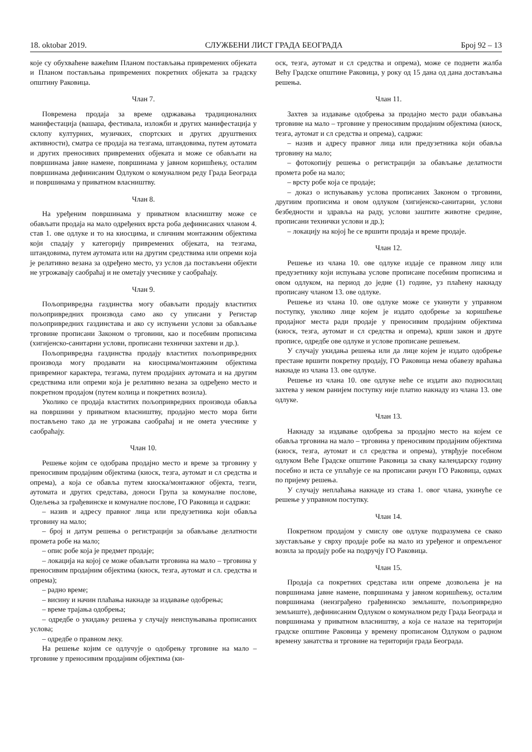18. oktobar 2019. СЛУЖБЕНИ ЛИСТ ГРАДА БЕОГРАДА Број 92 – 13
које су обухваћене важећим Планом постављања привремених објеката и Планом постављања привремених покретних објеката за градску општину Раковица.
Члан 7.
Повремена продаја за време одржавања традиционалних манифестација (вашара, фестивала, изложби и других манифестација у склопу културних, музичких, спортских и других друштвених активности), сматра се продаја на тезгама, штандовима, путем аутомата и других преносивих привремених објеката и може се обављати на површинама јавне намене, површинама у јавном коришћењу, осталим површинама дефинисаним Одлуком о комуналном реду Града Београда и површинама у приватном власништву.
Члан 8.
На уређеним површинама у приватном власништву може се обављати продаја на мало одређених врста роба дефинисаних чланом 4. став 1. ове одлуке и то на киосцима, и сличним монтажним објектима који спадају у категорију привремених објеката, на тезгама, штандовима, путем аутомата или на другим средствима или опреми која је релативно везана за одређено место, уз услов да постављени објекти не угрожавају саобраћај и не ометају учеснике у саобраћају.
Члан 9.
Пољопривредна газдинства могу обављати продају властитих пољопривредних производа само ако су уписани у Регистар пољопривредних газдинстава и ако су испуњени услови за обављање трговине прописани Законом о трговини, као и посебним прописима (хигијенско-санитарни услови, прописани технички захтеви и др.).
Пољопривредна газдинства продају властитих пољопривредних производа могу продавати на киосцима/монтажним објектима привремног карактера, тезгама, путем продајних аутомата и на другим средствима или опреми која је релативно везана за одређено место и покретном продајом (путем колица и покретних возила).
Уколико се продаја властитих пољопривредних производа обавља на површини у приватном власништву, продајно место мора бити постављено тако да не угрожава саобраћај и не омета учеснике у саобраћају.
Члан 10.
Решење којим се одобрава продајно место и време за трговину у преносивим продајним објектима (киоск, тезга, аутомат и сл средства и опрема), а која се обавља путем киоска/монтажног објекта, тезги, аутомата и других средстава, доноси Група за комуналне послове, Одељења за грађевинске и комуналне послове, ГО Раковица и садржи:
– назив и адресу правног лица или предузетника који обавља трговину на мало;
– број и датум решења о регистрацији за обављање делатности промета робе на мало;
– опис робе која је предмет продаје;
– локација на којој се може обављати трговина на мало – трговина у преносивим продајним објектима (киоск, тезга, аутомат и сл. средства и опрема);
– радно време;
– висину и начин плаћања накнаде за издавање одобрења;
– време трајања одобрења;
– одредбе о укидању решења у случају неиспуњавања прописаних услова;
– одредбе о правном леку.
На решење којим се одлучује о одобрењу трговине на мало – трговине у преносивим продајним објектима (ки-
оск, тезга, аутомат и сл средства и опрема), може се поднети жалба Већу Градске општине Раковица, у року од 15 дана од дана достављања решења.
Члан 11.
Захтев за издавање одобрења за продајно место ради обављања трговине на мало – трговине у преносивим продајним објектима (киоск, тезга, аутомат и сл средства и опрема), садржи:
– назив и адресу правног лица или предузетника који обавља трговину на мало;
– фотокопију решења о регистрацији за обављање делатности промета робе на мало;
– врсту робе која се продаје;
– доказ о испуњавању услова прописаних Законом о трговини, другиим прописима и овом одлуком (хигијенско-санитарни, услови безбедности и здравља на раду, услови заштите животне средине, прописани технички услови и др.);
– локацију на којој ће се вршити продаја и време продаје.
Члан 12.
Решење из члана 10. ове одлуке издаје се правном лицу или предузетнику који испуњава услове прописане посебним прописима и овом одлуком, на период до једне (1) године, уз плаћену накнаду прописану чланом 13. ове одлуке.
Решење из члана 10. ове одлуке може се укинути у управном поступку, уколико лице којем је издато одобрење за коришћење продајног места ради продаје у преносивим продајним објектима (киоск, тезга, аутомат и сл средства и опрема), крши закон и друге прописе, одредбе ове одлуке и услове прописане решењем.
У случају укидања решења или да лице којем је издато одобрење престане вршити покретну продају, ГО Раковица нема обавезу враћања накнаде из члана 13. ове одлуке.
Решење из члана 10. ове одлуке неће се издати ако подносилац захтева у неком ранијем поступку није платио накнаду из члана 13. ове одлуке.
Члан 13.
Накнаду за издавање одобрења за продајно место на којем се обавља трговина на мало – трговина у преносивим продајним објектима (киоск, тезга, аутомат и сл средства и опрема), утврђује посебном одлуком Веће Градске општине Раковица за сваку календарску годину посебно и иста се уплаћује се на прописани рачун ГО Раковица, одмах по пријему решења.
У случају неплаћања накнаде из става 1. овог члана, укинуће се решење у управном поступку.
Члан 14.
Покретном продајом у смислу ове одлуке подразумева се свако заустављање у сврху продаје робе на мало из уређеног и опремљеног возила за продају робе на подручју ГО Раковица.
Члан 15.
Продаја са покретних средстава или опреме дозвољена је на површинама јавне намене, површинама у јавном коришћењу, осталим површинама (неизграђено грађевинско земљиште, пољопривредно земљиште), дефинисаним Одлуком о комуналном реду Града Београда и површинама у приватном власништву, а која се налазе на територији градске општине Раковица у времену прописаном Одлуком о радном времену занатства и трговине на територији града Београда.